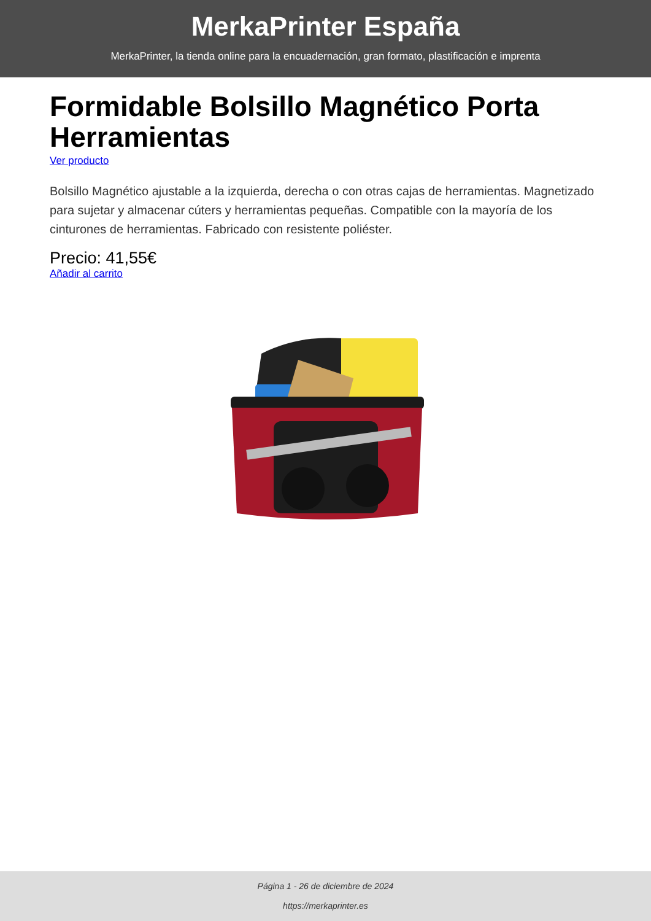MerkaPrinter España
MerkaPrinter, la tienda online para la encuadernación, gran formato, plastificación e imprenta
Formidable Bolsillo Magnético Porta Herramientas
Ver producto
Bolsillo Magnético ajustable a la izquierda, derecha o con otras cajas de herramientas. Magnetizado para sujetar y almacenar cúters y herramientas pequeñas. Compatible con la mayoría de los cinturones de herramientas. Fabricado con resistente poliéster.
Precio: 41,55€
Añadir al carrito
Página 1 - 26 de diciembre de 2024
https://merkaprinter.es